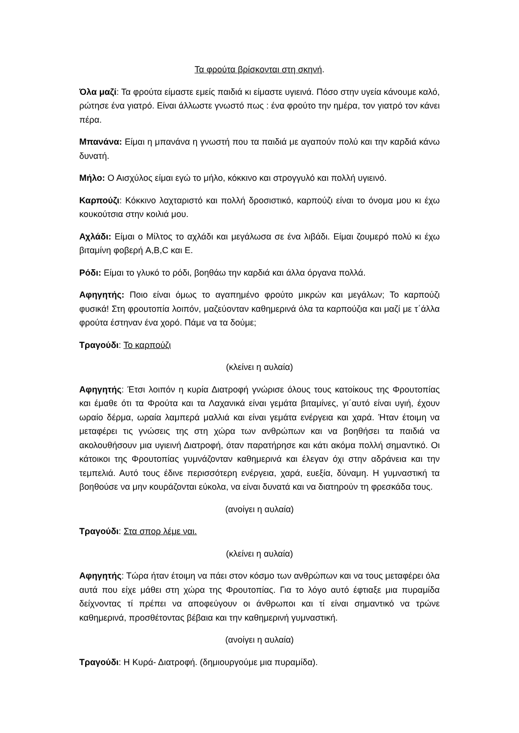Τα φρούτα βρίσκονται στη σκηνή.
Όλα μαζί: Τα φρούτα είμαστε εμείς παιδιά κι είμαστε υγιεινά. Πόσο στην υγεία κάνουμε καλό, ρώτησε ένα γιατρό. Είναι άλλωστε γνωστό πως : ένα φρούτο την ημέρα, τον γιατρό τον κάνει πέρα.
Μπανάνα: Είμαι η μπανάνα η γνωστή που τα παιδιά με αγαπούν πολύ και την καρδιά κάνω δυνατή.
Μήλο: Ο Αισχύλος είμαι εγώ το μήλο, κόκκινο και στρογγυλό και πολλή υγιεινό.
Καρπούζι: Κόκκινο λαχταριστό και πολλή δροσιστικό, καρπούζι είναι το όνομα μου κι έχω κουκούτσια στην κοιλιά μου.
Αχλάδι: Είμαι ο Μίλτος το αχλάδι και μεγάλωσα σε ένα λιβάδι. Είμαι ζουμερό πολύ κι έχω βιταμίνη φοβερή A,B,C και Ε.
Ρόδι: Είμαι το γλυκό το ρόδι, βοηθάω την καρδιά και άλλα όργανα πολλά.
Αφηγητής: Ποιο είναι όμως το αγαπημένο φρούτο μικρών και μεγάλων; Το καρπούζι φυσικά! Στη φρουτοπία λοιπόν, μαζεύονταν καθημερινά όλα τα καρπούζια και μαζί με τ΄άλλα φρούτα έστηναν ένα χορό. Πάμε να τα δούμε;
Τραγούδι: Το καρπούζι
(κλείνει η αυλαία)
Αφηγητής: Έτσι λοιπόν η κυρία Διατροφή γνώρισε όλους τους κατοίκους της Φρουτοπίας και έμαθε ότι τα Φρούτα και τα Λαχανικά είναι γεμάτα βιταμίνες, γι΄αυτό είναι υγιή, έχουν ωραίο δέρμα, ωραία λαμπερά μαλλιά και είναι γεμάτα ενέργεια και χαρά. Ήταν έτοιμη να μεταφέρει τις γνώσεις της στη χώρα των ανθρώπων και να βοηθήσει τα παιδιά να ακολουθήσουν μια υγιεινή Διατροφή, όταν παρατήρησε και κάτι ακόμα πολλή σημαντικό. Οι κάτοικοι της Φρουτοπίας γυμνάζονταν καθημερινά και έλεγαν όχι στην αδράνεια και την τεμπελιά. Αυτό τους έδινε περισσότερη ενέργεια, χαρά, ευεξία, δύναμη. Η γυμναστική τα βοηθούσε να μην κουράζονται εύκολα, να είναι δυνατά και να διατηρούν τη φρεσκάδα τους.
(ανοίγει η αυλαία)
Τραγούδι: Στα σπορ λέμε ναι.
(κλείνει η αυλαία)
Αφηγητής: Τώρα ήταν έτοιμη να πάει στον κόσμο των ανθρώπων και να τους μεταφέρει όλα αυτά που είχε μάθει στη χώρα της Φρουτοπίας. Για το λόγο αυτό έφτιαξε μια πυραμίδα δείχνοντας τί πρέπει να αποφεύγουν οι άνθρωποι και τί είναι σημαντικό να τρώνε καθημερινά, προσθέτοντας βέβαια και την καθημερινή γυμναστική.
(ανοίγει η αυλαία)
Τραγούδι: Η Κυρά- Διατροφή. (δημιουργούμε μια πυραμίδα).